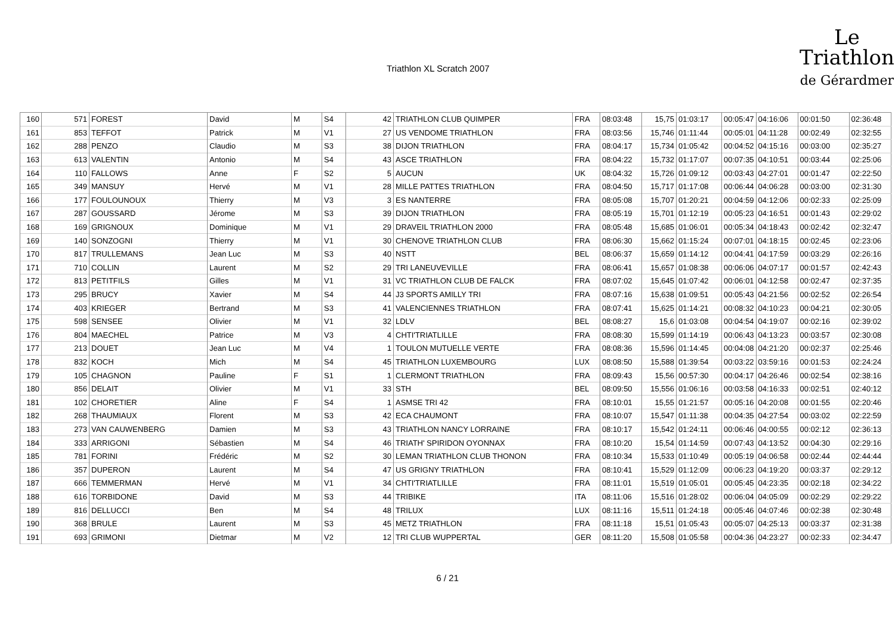Triathlon XL Scratch 2007
Le
Triathlon
de Gérardmer
| 160 | 571 | FOREST | David | M | S4 | 42 | TRIATHLON CLUB QUIMPER | FRA | 08:03:48 | 15,75 | 01:03:17 | 00:05:47 | 04:16:06 | 00:01:50 | 02:36:48 |
| 161 | 853 | TEFFOT | Patrick | M | V1 | 27 | US VENDOME TRIATHLON | FRA | 08:03:56 | 15,746 | 01:11:44 | 00:05:01 | 04:11:28 | 00:02:49 | 02:32:55 |
| 162 | 288 | PENZO | Claudio | M | S3 | 38 | DIJON TRIATHLON | FRA | 08:04:17 | 15,734 | 01:05:42 | 00:04:52 | 04:15:16 | 00:03:00 | 02:35:27 |
| 163 | 613 | VALENTIN | Antonio | M | S4 | 43 | ASCE TRIATHLON | FRA | 08:04:22 | 15,732 | 01:17:07 | 00:07:35 | 04:10:51 | 00:03:44 | 02:25:06 |
| 164 | 110 | FALLOWS | Anne | F | S2 | 5 | AUCUN | UK | 08:04:32 | 15,726 | 01:09:12 | 00:03:43 | 04:27:01 | 00:01:47 | 02:22:50 |
| 165 | 349 | MANSUY | Hervé | M | V1 | 28 | MILLE PATTES TRIATHLON | FRA | 08:04:50 | 15,717 | 01:17:08 | 00:06:44 | 04:06:28 | 00:03:00 | 02:31:30 |
| 166 | 177 | FOULOUNOUX | Thierry | M | V3 | 3 | ES NANTERRE | FRA | 08:05:08 | 15,707 | 01:20:21 | 00:04:59 | 04:12:06 | 00:02:33 | 02:25:09 |
| 167 | 287 | GOUSSARD | Jérome | M | S3 | 39 | DIJON TRIATHLON | FRA | 08:05:19 | 15,701 | 01:12:19 | 00:05:23 | 04:16:51 | 00:01:43 | 02:29:02 |
| 168 | 169 | GRIGNOUX | Dominique | M | V1 | 29 | DRAVEIL TRIATHLON 2000 | FRA | 08:05:48 | 15,685 | 01:06:01 | 00:05:34 | 04:18:43 | 00:02:42 | 02:32:47 |
| 169 | 140 | SONZOGNI | Thierry | M | V1 | 30 | CHENOVE TRIATHLON CLUB | FRA | 08:06:30 | 15,662 | 01:15:24 | 00:07:01 | 04:18:15 | 00:02:45 | 02:23:06 |
| 170 | 817 | TRULLEMANS | Jean Luc | M | S3 | 40 | NSTT | BEL | 08:06:37 | 15,659 | 01:14:12 | 00:04:41 | 04:17:59 | 00:03:29 | 02:26:16 |
| 171 | 710 | COLLIN | Laurent | M | S2 | 29 | TRI LANEUVEVILLE | FRA | 08:06:41 | 15,657 | 01:08:38 | 00:06:06 | 04:07:17 | 00:01:57 | 02:42:43 |
| 172 | 813 | PETITFILS | Gilles | M | V1 | 31 | VC TRIATHLON CLUB DE FALCK | FRA | 08:07:02 | 15,645 | 01:07:42 | 00:06:01 | 04:12:58 | 00:02:47 | 02:37:35 |
| 173 | 295 | BRUCY | Xavier | M | S4 | 44 | J3 SPORTS AMILLY TRI | FRA | 08:07:16 | 15,638 | 01:09:51 | 00:05:43 | 04:21:56 | 00:02:52 | 02:26:54 |
| 174 | 403 | KRIEGER | Bertrand | M | S3 | 41 | VALENCIENNES TRIATHLON | FRA | 08:07:41 | 15,625 | 01:14:21 | 00:08:32 | 04:10:23 | 00:04:21 | 02:30:05 |
| 175 | 598 | SENSEE | Olivier | M | V1 | 32 | LDLV | BEL | 08:08:27 | 15,6 | 01:03:08 | 00:04:54 | 04:19:07 | 00:02:16 | 02:39:02 |
| 176 | 804 | MAECHEL | Patrice | M | V3 | 4 | CHTI'TRIATLILLE | FRA | 08:08:30 | 15,599 | 01:14:19 | 00:06:43 | 04:13:23 | 00:03:57 | 02:30:08 |
| 177 | 213 | DOUET | Jean Luc | M | V4 | 1 | TOULON MUTUELLE VERTE | FRA | 08:08:36 | 15,596 | 01:14:45 | 00:04:08 | 04:21:20 | 00:02:37 | 02:25:46 |
| 178 | 832 | KOCH | Mich | M | S4 | 45 | TRIATHLON LUXEMBOURG | LUX | 08:08:50 | 15,588 | 01:39:54 | 00:03:22 | 03:59:16 | 00:01:53 | 02:24:24 |
| 179 | 105 | CHAGNON | Pauline | F | S1 | 1 | CLERMONT TRIATHLON | FRA | 08:09:43 | 15,56 | 00:57:30 | 00:04:17 | 04:26:46 | 00:02:54 | 02:38:16 |
| 180 | 856 | DELAIT | Olivier | M | V1 | 33 | STH | BEL | 08:09:50 | 15,556 | 01:06:16 | 00:03:58 | 04:16:33 | 00:02:51 | 02:40:12 |
| 181 | 102 | CHORETIER | Aline | F | S4 | 1 | ASMSE TRI 42 | FRA | 08:10:01 | 15,55 | 01:21:57 | 00:05:16 | 04:20:08 | 00:01:55 | 02:20:46 |
| 182 | 268 | THAUMIAUX | Florent | M | S3 | 42 | ECA CHAUMONT | FRA | 08:10:07 | 15,547 | 01:11:38 | 00:04:35 | 04:27:54 | 00:03:02 | 02:22:59 |
| 183 | 273 | VAN CAUWENBERG | Damien | M | S3 | 43 | TRIATHLON NANCY LORRAINE | FRA | 08:10:17 | 15,542 | 01:24:11 | 00:06:46 | 04:00:55 | 00:02:12 | 02:36:13 |
| 184 | 333 | ARRIGONI | Sébastien | M | S4 | 46 | TRIATH' SPIRIDON OYONNAX | FRA | 08:10:20 | 15,54 | 01:14:59 | 00:07:43 | 04:13:52 | 00:04:30 | 02:29:16 |
| 185 | 781 | FORINI | Frédéric | M | S2 | 30 | LEMAN TRIATHLON CLUB THONON | FRA | 08:10:34 | 15,533 | 01:10:49 | 00:05:19 | 04:06:58 | 00:02:44 | 02:44:44 |
| 186 | 357 | DUPERON | Laurent | M | S4 | 47 | US GRIGNY TRIATHLON | FRA | 08:10:41 | 15,529 | 01:12:09 | 00:06:23 | 04:19:20 | 00:03:37 | 02:29:12 |
| 187 | 666 | TEMMERMAN | Hervé | M | V1 | 34 | CHTI'TRIATLILLE | FRA | 08:11:01 | 15,519 | 01:05:01 | 00:05:45 | 04:23:35 | 00:02:18 | 02:34:22 |
| 188 | 616 | TORBIDONE | David | M | S3 | 44 | TRIBIKE | ITA | 08:11:06 | 15,516 | 01:28:02 | 00:06:04 | 04:05:09 | 00:02:29 | 02:29:22 |
| 189 | 816 | DELLUCCI | Ben | M | S4 | 48 | TRILUX | LUX | 08:11:16 | 15,511 | 01:24:18 | 00:05:46 | 04:07:46 | 00:02:38 | 02:30:48 |
| 190 | 368 | BRULE | Laurent | M | S3 | 45 | METZ TRIATHLON | FRA | 08:11:18 | 15,51 | 01:05:43 | 00:05:07 | 04:25:13 | 00:03:37 | 02:31:38 |
| 191 | 693 | GRIMONI | Dietmar | M | V2 | 12 | TRI CLUB WUPPERTAL | GER | 08:11:20 | 15,508 | 01:05:58 | 00:04:36 | 04:23:27 | 00:02:33 | 02:34:47 |
6 / 21